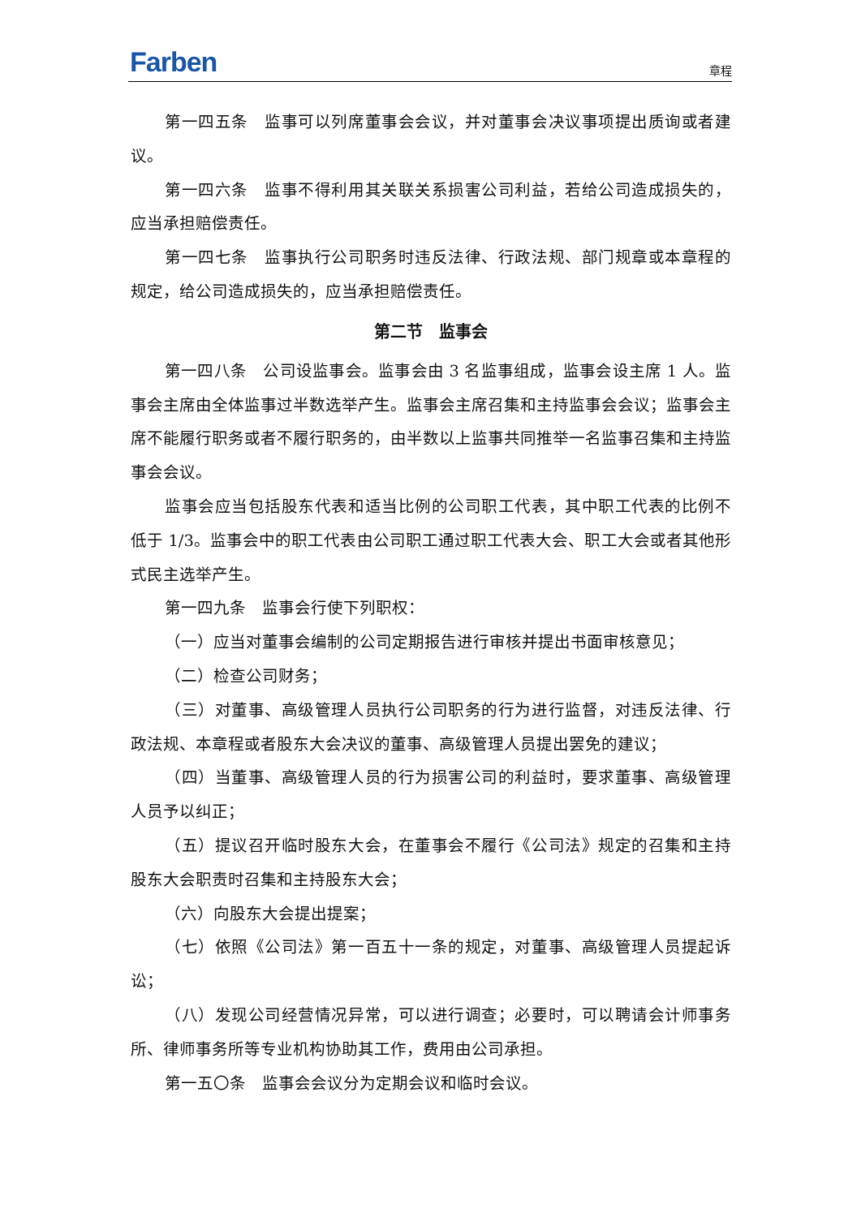Farben 章程
第一四五条　监事可以列席董事会会议，并对董事会决议事项提出质询或者建议。
第一四六条　监事不得利用其关联关系损害公司利益，若给公司造成损失的，应当承担赔偿责任。
第一四七条　监事执行公司职务时违反法律、行政法规、部门规章或本章程的规定，给公司造成损失的，应当承担赔偿责任。
第二节　监事会
第一四八条　公司设监事会。监事会由 3 名监事组成，监事会设主席 1 人。监事会主席由全体监事过半数选举产生。监事会主席召集和主持监事会会议；监事会主席不能履行职务或者不履行职务的，由半数以上监事共同推举一名监事召集和主持监事会会议。
监事会应当包括股东代表和适当比例的公司职工代表，其中职工代表的比例不低于 1/3。监事会中的职工代表由公司职工通过职工代表大会、职工大会或者其他形式民主选举产生。
第一四九条　监事会行使下列职权：
（一）应当对董事会编制的公司定期报告进行审核并提出书面审核意见；
（二）检查公司财务；
（三）对董事、高级管理人员执行公司职务的行为进行监督，对违反法律、行政法规、本章程或者股东大会决议的董事、高级管理人员提出罢免的建议；
（四）当董事、高级管理人员的行为损害公司的利益时，要求董事、高级管理人员予以纠正；
（五）提议召开临时股东大会，在董事会不履行《公司法》规定的召集和主持股东大会职责时召集和主持股东大会；
（六）向股东大会提出提案；
（七）依照《公司法》第一百五十一条的规定，对董事、高级管理人员提起诉讼；
（八）发现公司经营情况异常，可以进行调查；必要时，可以聘请会计师事务所、律师事务所等专业机构协助其工作，费用由公司承担。
第一五〇条　监事会会议分为定期会议和临时会议。